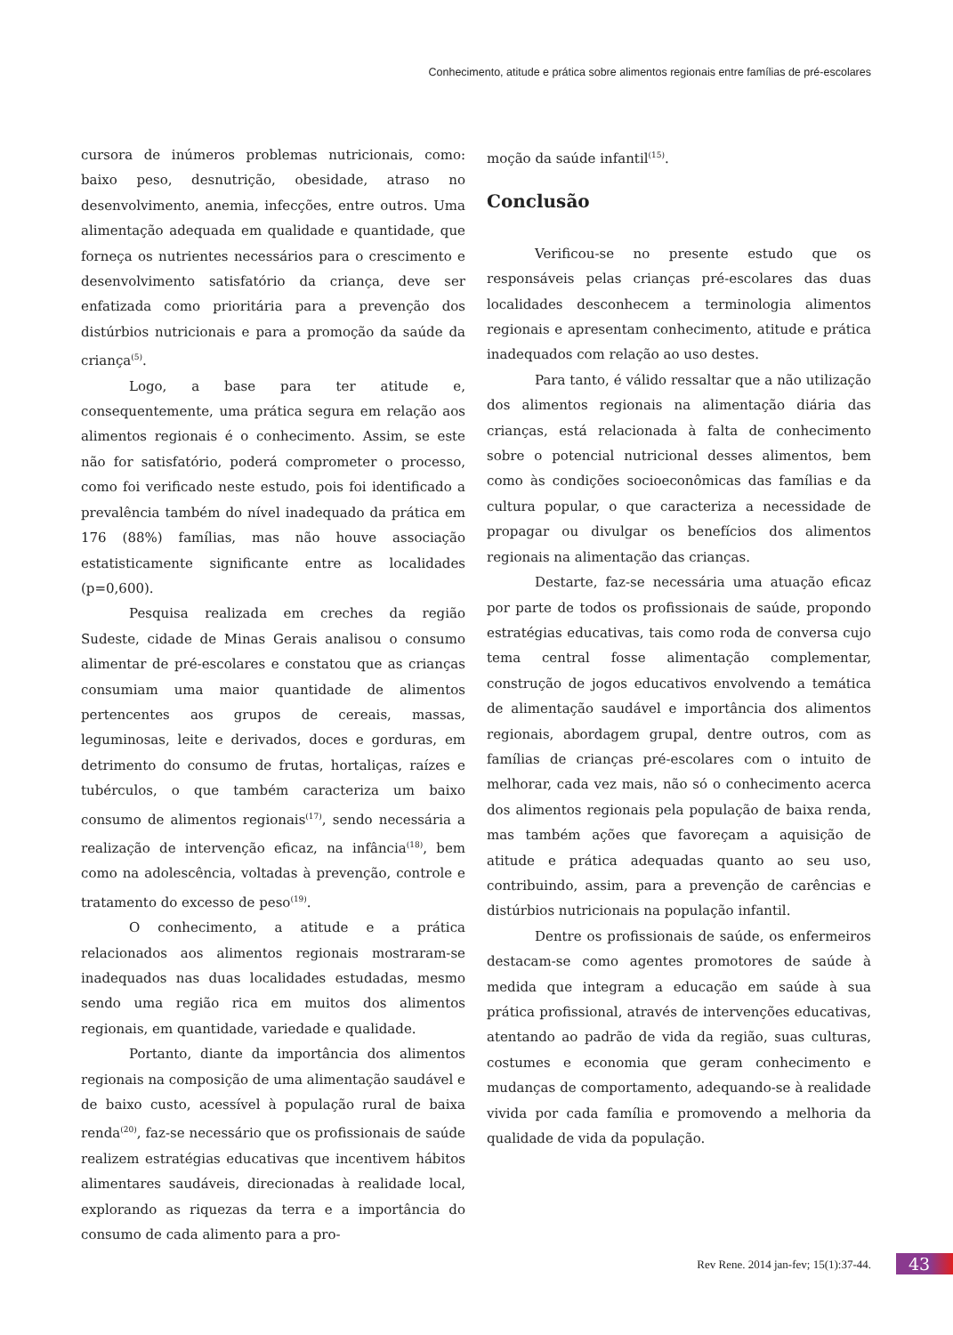Conhecimento, atitude e prática sobre alimentos regionais entre famílias de pré-escolares
cursora de inúmeros problemas nutricionais, como: baixo peso, desnutrição, obesidade, atraso no desenvolvimento, anemia, infecções, entre outros. Uma alimentação adequada em qualidade e quantidade, que forneça os nutrientes necessários para o crescimento e desenvolvimento satisfatório da criança, deve ser enfatizada como prioritária para a prevenção dos distúrbios nutricionais e para a promoção da saúde da criança<sup>(5)</sup>.
Logo, a base para ter atitude e, consequentemente, uma prática segura em relação aos alimentos regionais é o conhecimento. Assim, se este não for satisfatório, poderá comprometer o processo, como foi verificado neste estudo, pois foi identificado a prevalência também do nível inadequado da prática em 176 (88%) famílias, mas não houve associação estatisticamente significante entre as localidades (p=0,600).
Pesquisa realizada em creches da região Sudeste, cidade de Minas Gerais analisou o consumo alimentar de pré-escolares e constatou que as crianças consumiam uma maior quantidade de alimentos pertencentes aos grupos de cereais, massas, leguminosas, leite e derivados, doces e gorduras, em detrimento do consumo de frutas, hortaliças, raízes e tubérculos, o que também caracteriza um baixo consumo de alimentos regionais<sup>(17)</sup>, sendo necessária a realização de intervenção eficaz, na infância<sup>(18)</sup>, bem como na adolescência, voltadas à prevenção, controle e tratamento do excesso de peso<sup>(19)</sup>.
O conhecimento, a atitude e a prática relacionados aos alimentos regionais mostraram-se inadequados nas duas localidades estudadas, mesmo sendo uma região rica em muitos dos alimentos regionais, em quantidade, variedade e qualidade.
Portanto, diante da importância dos alimentos regionais na composição de uma alimentação saudável e de baixo custo, acessível à população rural de baixa renda<sup>(20)</sup>, faz-se necessário que os profissionais de saúde realizem estratégias educativas que incentivem hábitos alimentares saudáveis, direcionadas à realidade local, explorando as riquezas da terra e a importância do consumo de cada alimento para a pro-
moção da saúde infantil<sup>(15)</sup>.
Conclusão
Verificou-se no presente estudo que os responsáveis pelas crianças pré-escolares das duas localidades desconhecem a terminologia alimentos regionais e apresentam conhecimento, atitude e prática inadequados com relação ao uso destes.
Para tanto, é válido ressaltar que a não utilização dos alimentos regionais na alimentação diária das crianças, está relacionada à falta de conhecimento sobre o potencial nutricional desses alimentos, bem como às condições socioeconômicas das famílias e da cultura popular, o que caracteriza a necessidade de propagar ou divulgar os benefícios dos alimentos regionais na alimentação das crianças.
Destarte, faz-se necessária uma atuação eficaz por parte de todos os profissionais de saúde, propondo estratégias educativas, tais como roda de conversa cujo tema central fosse alimentação complementar, construção de jogos educativos envolvendo a temática de alimentação saudável e importância dos alimentos regionais, abordagem grupal, dentre outros, com as famílias de crianças pré-escolares com o intuito de melhorar, cada vez mais, não só o conhecimento acerca dos alimentos regionais pela população de baixa renda, mas também ações que favoreçam a aquisição de atitude e prática adequadas quanto ao seu uso, contribuindo, assim, para a prevenção de carências e distúrbios nutricionais na população infantil.
Dentre os profissionais de saúde, os enfermeiros destacam-se como agentes promotores de saúde à medida que integram a educação em saúde à sua prática profissional, através de intervenções educativas, atentando ao padrão de vida da região, suas culturas, costumes e economia que geram conhecimento e mudanças de comportamento, adequando-se à realidade vivida por cada família e promovendo a melhoria da qualidade de vida da população.
Rev Rene. 2014 jan-fev; 15(1):37-44.
43